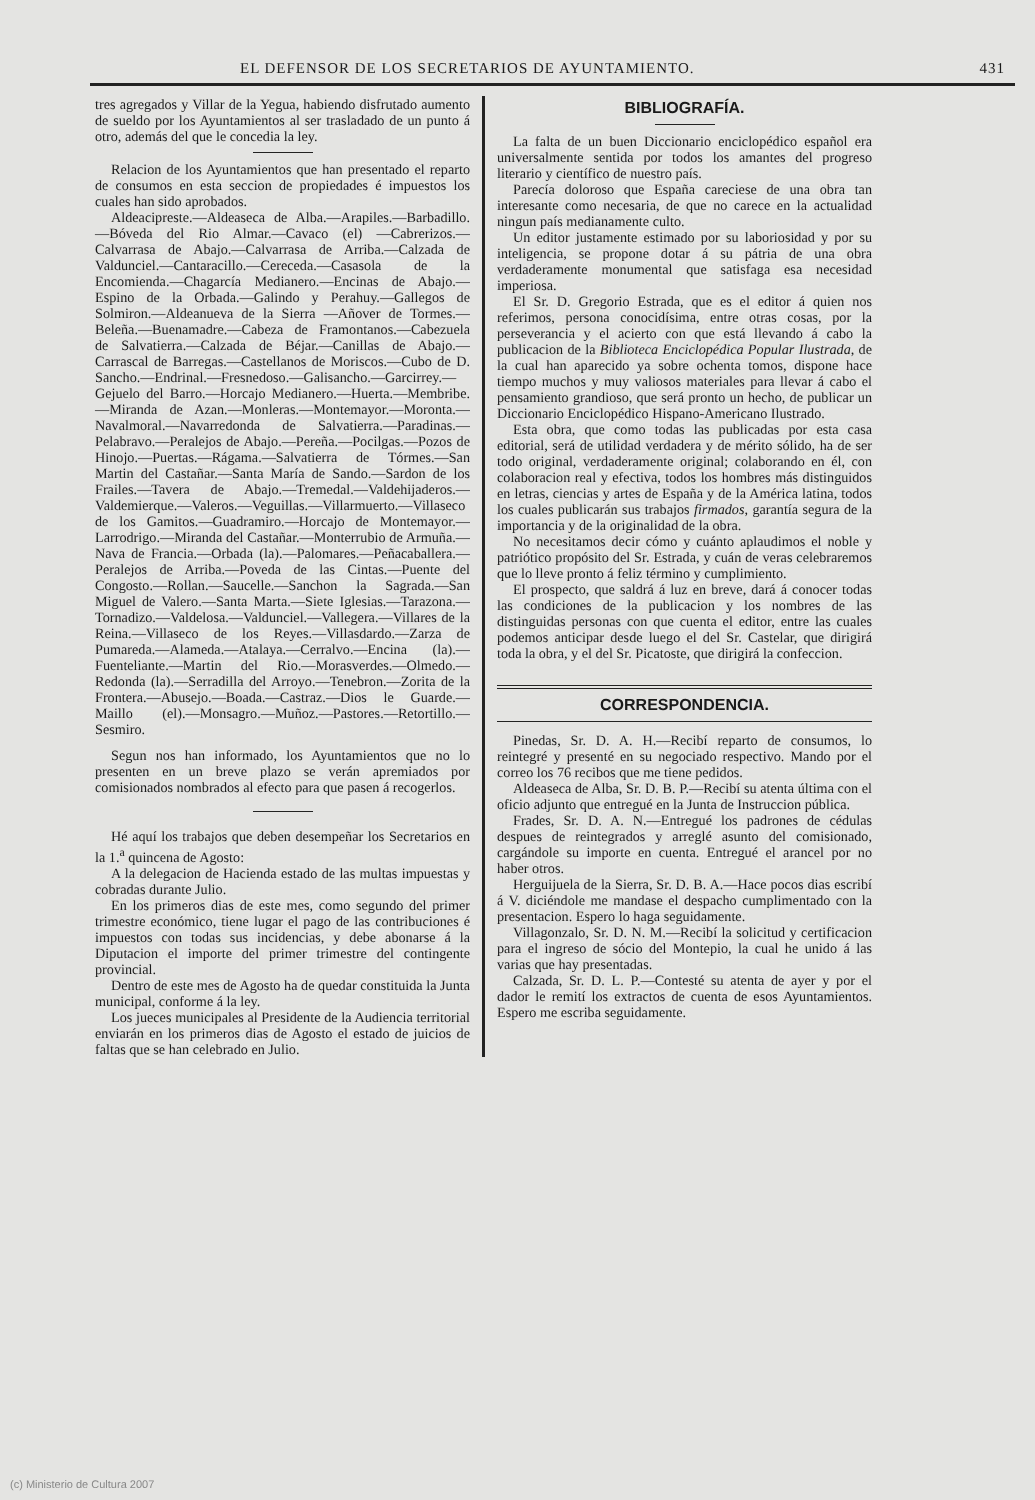EL DEFENSOR DE LOS SECRETARIOS DE AYUNTAMIENTO. 431
tres agregados y Villar de la Yegua, habiendo disfrutado aumento de sueldo por los Ayuntamientos al ser trasladado de un punto á otro, además del que le concedia la ley.
Relacion de los Ayuntamientos que han presentado el reparto de consumos en esta seccion de propiedades é impuestos los cuales han sido aprobados.
Aldeacipreste.—Aldeaseca de Alba.—Arapiles.—Barbadillo.—Bóveda del Rio Almar.—Cavaco (el) —Cabrerizos.—Calvarrasa de Abajo.—Calvarrasa de Arriba.—Calzada de Valdunciel.—Cantaracillo.—Cereceda.—Casasola de la Encomienda.—Chagarcía Medianero.—Encinas de Abajo.—Espino de la Orbada.—Galindo y Perahuy.—Gallegos de Solmiron.—Aldeanueva de la Sierra —Añover de Tormes.—Beleña.—Buenamadre.—Cabeza de Framontanos.—Cabezuela de Salvatierra.—Calzada de Béjar.—Canillas de Abajo.—Carrascal de Barregas.—Castellanos de Moriscos.—Cubo de D. Sancho.—Endrinal.—Fresnedoso.—Galisancho.—Garcirrey.—Gejuelo del Barro.—Horcajo Medianero.—Huerta.—Membribe.—Miranda de Azan.—Monleras.—Montemayor.—Moronta.—Navalmoral.—Navarredonda de Salvatierra.—Paradinas.—Pelabravo.—Peralejos de Abajo.—Pereña.—Pocilgas.—Pozos de Hinojo.—Puertas.—Rágama.—Salvatierra de Tórmes.—San Martin del Castañar.—Santa María de Sando.—Sardon de los Frailes.—Tavera de Abajo.—Tremedal.—Valdehijaderos.—Valdemierque.—Valeros.—Veguillas.—Villarmuerto.—Villaseco de los Gamitos.—Guadramiro.—Horcajo de Montemayor.—Larrodrigo.—Miranda del Castañar.—Monterrubio de Armuña.—Nava de Francia.—Orbada (la).—Palomares.—Peñacaballera.—Peralejos de Arriba.—Poveda de las Cintas.—Puente del Congosto.—Rollan.—Saucelle.—Sanchon la Sagrada.—San Miguel de Valero.—Santa Marta.—Siete Iglesias.—Tarazona.—Tornadizo.—Valdelosa.—Valdunciel.—Vallegera.—Villares de la Reina.—Villaseco de los Reyes.—Villasdardo.—Zarza de Pumareda.—Alameda.—Atalaya.—Cerralvo.—Encina (la).—Fuenteliante.—Martin del Rio.—Morasverdes.—Olmedo.—Redonda (la).—Serradilla del Arroyo.—Tenebron.—Zorita de la Frontera.—Abusejo.—Boada.—Castraz.—Dios le Guarde.—Maillo (el).—Monsagro.—Muñoz.—Pastores.—Retortillo.—Sesmiro.
Segun nos han informado, los Ayuntamientos que no lo presenten en un breve plazo se verán apremiados por comisionados nombrados al efecto para que pasen á recogerlos.
Hé aquí los trabajos que deben desempeñar los Secretarios en la 1.<sup>a</sup> quincena de Agosto:
A la delegacion de Hacienda estado de las multas impuestas y cobradas durante Julio.
En los primeros dias de este mes, como segundo del primer trimestre económico, tiene lugar el pago de las contribuciones é impuestos con todas sus incidencias, y debe abonarse á la Diputacion el importe del primer trimestre del contingente provincial.
Dentro de este mes de Agosto ha de quedar constituida la Junta municipal, conforme á la ley.
Los jueces municipales al Presidente de la Audiencia territorial enviarán en los primeros dias de Agosto el estado de juicios de faltas que se han celebrado en Julio.
BIBLIOGRAFÍA.
La falta de un buen Diccionario enciclopédico español era universalmente sentida por todos los amantes del progreso literario y científico de nuestro país.
Parecía doloroso que España careciese de una obra tan interesante como necesaria, de que no carece en la actualidad ningun país medianamente culto.
Un editor justamente estimado por su laboriosidad y por su inteligencia, se propone dotar á su pátria de una obra verdaderamente monumental que satisfaga esa necesidad imperiosa.
El Sr. D. Gregorio Estrada, que es el editor á quien nos referimos, persona conocidísima, entre otras cosas, por la perseverancia y el acierto con que está llevando á cabo la publicacion de la Biblioteca Enciclopédica Popular Ilustrada, de la cual han aparecido ya sobre ochenta tomos, dispone hace tiempo muchos y muy valiosos materiales para llevar á cabo el pensamiento grandioso, que será pronto un hecho, de publicar un Diccionario Enciclopédico Hispano-Americano Ilustrado.
Esta obra, que como todas las publicadas por esta casa editorial, será de utilidad verdadera y de mérito sólido, ha de ser todo original, verdaderamente original; colaborando en él, con colaboracion real y efectiva, todos los hombres más distinguidos en letras, ciencias y artes de España y de la América latina, todos los cuales publicarán sus trabajos firmados, garantía segura de la importancia y de la originalidad de la obra.
No necesitamos decir cómo y cuánto aplaudimos el noble y patriótico propósito del Sr. Estrada, y cuán de veras celebraremos que lo lleve pronto á feliz término y cumplimiento.
El prospecto, que saldrá á luz en breve, dará á conocer todas las condiciones de la publicacion y los nombres de las distinguidas personas con que cuenta el editor, entre las cuales podemos anticipar desde luego el del Sr. Castelar, que dirigirá toda la obra, y el del Sr. Picatoste, que dirigirá la confeccion.
CORRESPONDENCIA.
Pinedas, Sr. D. A. H.—Recibí reparto de consumos, lo reintegré y presenté en su negociado respectivo. Mando por el correo los 76 recibos que me tiene pedidos.
Aldeaseca de Alba, Sr. D. B. P.—Recibí su atenta última con el oficio adjunto que entregué en la Junta de Instruccion pública.
Frades, Sr. D. A. N.—Entregué los padrones de cédulas despues de reintegrados y arreglé asunto del comisionado, cargándole su importe en cuenta. Entregué el arancel por no haber otros.
Herguijuela de la Sierra, Sr. D. B. A.—Hace pocos dias escribí á V. diciéndole me mandase el despacho cumplimentado con la presentacion. Espero lo haga seguidamente.
Villagonzalo, Sr. D. N. M.—Recibí la solicitud y certificacion para el ingreso de sócio del Montepio, la cual he unido á las varias que hay presentadas.
Calzada, Sr. D. L. P.—Contesté su atenta de ayer y por el dador le remití los extractos de cuenta de esos Ayuntamientos. Espero me escriba seguidamente.
(c) Ministerio de Cultura 2007